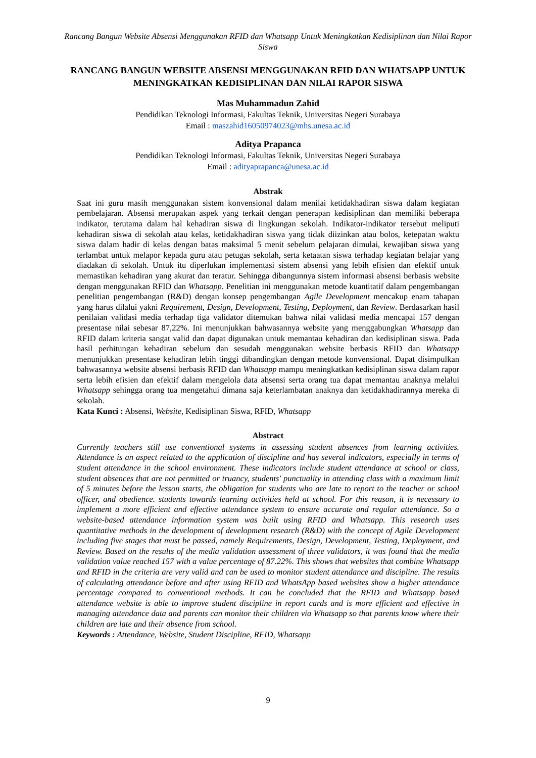Rancang Bangun Website Absensi Menggunakan RFID dan Whatsapp Untuk Meningkatkan Kedisiplinan dan Nilai Rapor Siswa
RANCANG BANGUN WEBSITE ABSENSI MENGGUNAKAN RFID DAN WHATSAPP UNTUK MENINGKATKAN KEDISIPLINAN DAN NILAI RAPOR SISWA
Mas Muhammadun Zahid
Pendidikan Teknologi Informasi, Fakultas Teknik, Universitas Negeri Surabaya
Email : maszahid16050974023@mhs.unesa.ac.id
Aditya Prapanca
Pendidikan Teknologi Informasi, Fakultas Teknik, Universitas Negeri Surabaya
Email : adityaprapanca@unesa.ac.id
Abstrak
Saat ini guru masih menggunakan sistem konvensional dalam menilai ketidakhadiran siswa dalam kegiatan pembelajaran. Absensi merupakan aspek yang terkait dengan penerapan kedisiplinan dan memiliki beberapa indikator, terutama dalam hal kehadiran siswa di lingkungan sekolah. Indikator-indikator tersebut meliputi kehadiran siswa di sekolah atau kelas, ketidakhadiran siswa yang tidak diizinkan atau bolos, ketepatan waktu siswa dalam hadir di kelas dengan batas maksimal 5 menit sebelum pelajaran dimulai, kewajiban siswa yang terlambat untuk melapor kepada guru atau petugas sekolah, serta ketaatan siswa terhadap kegiatan belajar yang diadakan di sekolah. Untuk itu diperlukan implementasi sistem absensi yang lebih efisien dan efektif untuk memastikan kehadiran yang akurat dan teratur. Sehingga dibangunnya sistem informasi absensi berbasis website dengan menggunakan RFID dan Whatsapp. Penelitian ini menggunakan metode kuantitatif dalam pengembangan penelitian pengembangan (R&D) dengan konsep pengembangan Agile Development mencakup enam tahapan yang harus dilalui yakni Requirement, Design, Development, Testing, Deployment, dan Review. Berdasarkan hasil penilaian validasi media terhadap tiga validator ditemukan bahwa nilai validasi media mencapai 157 dengan presentase nilai sebesar 87,22%. Ini menunjukkan bahwasannya website yang menggabungkan Whatsapp dan RFID dalam kriteria sangat valid dan dapat digunakan untuk memantau kehadiran dan kedisiplinan siswa. Pada hasil perhitungan kehadiran sebelum dan sesudah menggunakan website berbasis RFID dan Whatsapp menunjukkan presentase kehadiran lebih tinggi dibandingkan dengan metode konvensional. Dapat disimpulkan bahwasannya website absensi berbasis RFID dan Whatsapp mampu meningkatkan kedisiplinan siswa dalam rapor serta lebih efisien dan efektif dalam mengelola data absensi serta orang tua dapat memantau anaknya melalui Whatsapp sehingga orang tua mengetahui dimana saja keterlambatan anaknya dan ketidakhadirannya mereka di sekolah.
Kata Kunci : Absensi, Website, Kedisiplinan Siswa, RFID, Whatsapp
Abstract
Currently teachers still use conventional systems in assessing student absences from learning activities. Attendance is an aspect related to the application of discipline and has several indicators, especially in terms of student attendance in the school environment. These indicators include student attendance at school or class, student absences that are not permitted or truancy, students' punctuality in attending class with a maximum limit of 5 minutes before the lesson starts, the obligation for students who are late to report to the teacher or school officer, and obedience. students towards learning activities held at school. For this reason, it is necessary to implement a more efficient and effective attendance system to ensure accurate and regular attendance. So a website-based attendance information system was built using RFID and Whatsapp. This research uses quantitative methods in the development of development research (R&D) with the concept of Agile Development including five stages that must be passed, namely Requirements, Design, Development, Testing, Deployment, and Review. Based on the results of the media validation assessment of three validators, it was found that the media validation value reached 157 with a value percentage of 87.22%. This shows that websites that combine Whatsapp and RFID in the criteria are very valid and can be used to monitor student attendance and discipline. The results of calculating attendance before and after using RFID and WhatsApp based websites show a higher attendance percentage compared to conventional methods. It can be concluded that the RFID and Whatsapp based attendance website is able to improve student discipline in report cards and is more efficient and effective in managing attendance data and parents can monitor their children via Whatsapp so that parents know where their children are late and their absence from school.
Keywords : Attendance, Website, Student Discipline, RFID, Whatsapp
9